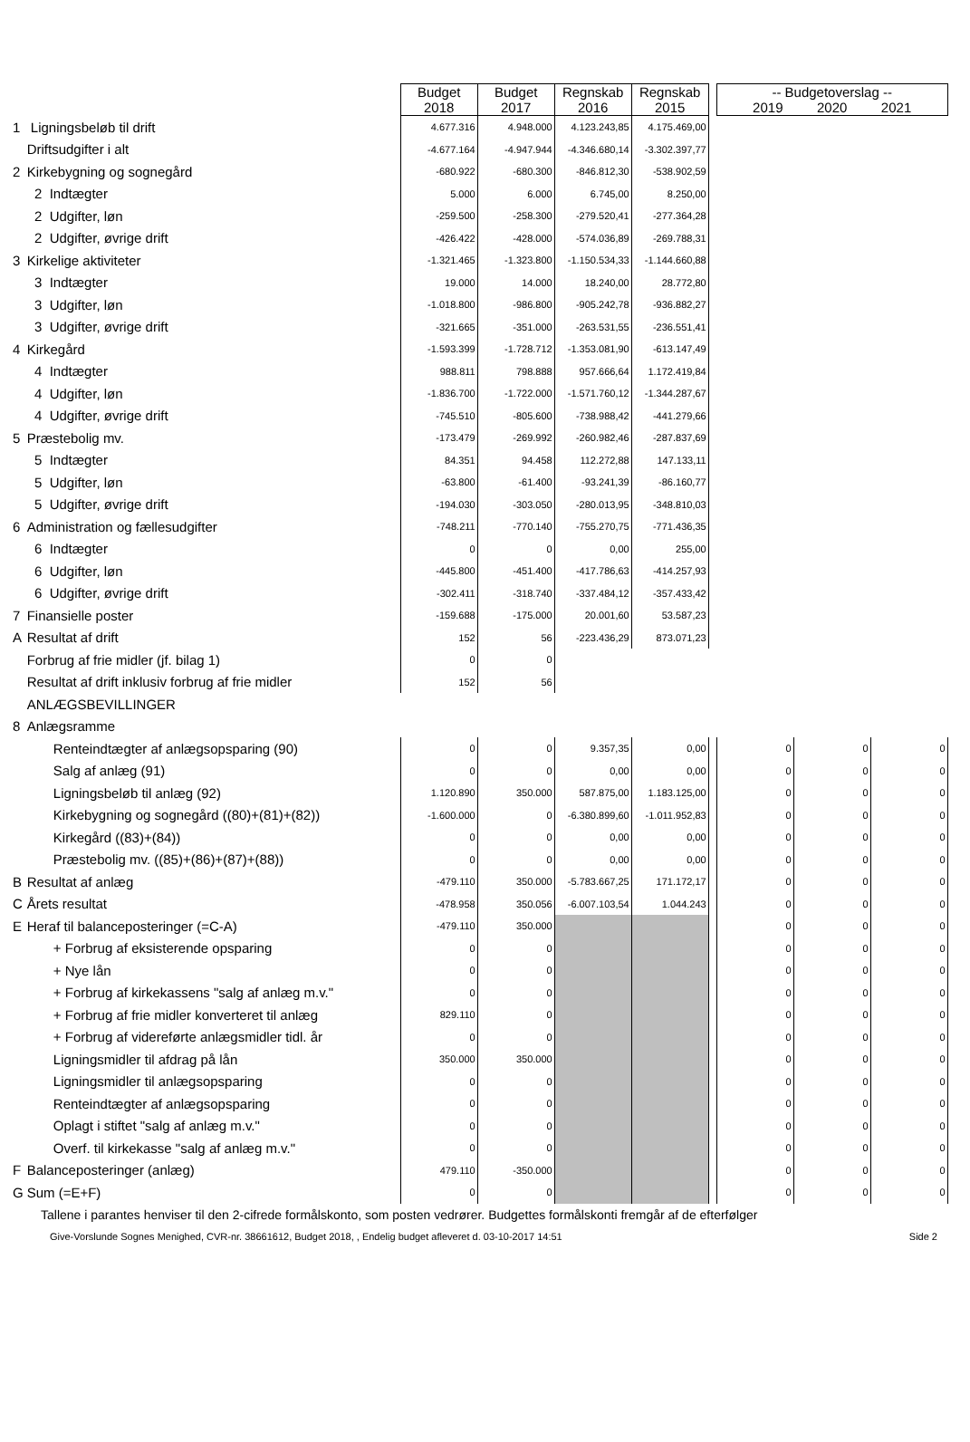| | | Budget 2018 | Budget 2017 | Regnskab 2016 | Regnskab 2015 | | -- Budgetoverslag -- 2019 2020 2021 | | |
| 1 | Ligningsbeløb til drift | 4.677.316 | 4.948.000 | 4.123.243,85 | 4.175.469,00 | | | | |
| | Driftsudgifter i alt | -4.677.164 | -4.947.944 | -4.346.680,14 | -3.302.397,77 | | | | |
| 2 | Kirkebygning og sognegård | -680.922 | -680.300 | -846.812,30 | -538.902,59 | | | | |
| | 2 Indtægter | 5.000 | 6.000 | 6.745,00 | 8.250,00 | | | | |
| | 2 Udgifter, løn | -259.500 | -258.300 | -279.520,41 | -277.364,28 | | | | |
| | 2 Udgifter, øvrige drift | -426.422 | -428.000 | -574.036,89 | -269.788,31 | | | | |
| 3 | Kirkelige aktiviteter | -1.321.465 | -1.323.800 | -1.150.534,33 | -1.144.660,88 | | | | |
| | 3 Indtægter | 19.000 | 14.000 | 18.240,00 | 28.772,80 | | | | |
| | 3 Udgifter, løn | -1.018.800 | -986.800 | -905.242,78 | -936.882,27 | | | | |
| | 3 Udgifter, øvrige drift | -321.665 | -351.000 | -263.531,55 | -236.551,41 | | | | |
| 4 | Kirkegård | -1.593.399 | -1.728.712 | -1.353.081,90 | -613.147,49 | | | | |
| | 4 Indtægter | 988.811 | 798.888 | 957.666,64 | 1.172.419,84 | | | | |
| | 4 Udgifter, løn | -1.836.700 | -1.722.000 | -1.571.760,12 | -1.344.287,67 | | | | |
| | 4 Udgifter, øvrige drift | -745.510 | -805.600 | -738.988,42 | -441.279,66 | | | | |
| 5 | Præstebolig mv. | -173.479 | -269.992 | -260.982,46 | -287.837,69 | | | | |
| | 5 Indtægter | 84.351 | 94.458 | 112.272,88 | 147.133,11 | | | | |
| | 5 Udgifter, løn | -63.800 | -61.400 | -93.241,39 | -86.160,77 | | | | |
| | 5 Udgifter, øvrige drift | -194.030 | -303.050 | -280.013,95 | -348.810,03 | | | | |
| 6 | Administration og fællesudgifter | -748.211 | -770.140 | -755.270,75 | -771.436,35 | | | | |
| | 6 Indtægter | 0 | 0 | 0,00 | 255,00 | | | | |
| | 6 Udgifter, løn | -445.800 | -451.400 | -417.786,63 | -414.257,93 | | | | |
| | 6 Udgifter, øvrige drift | -302.411 | -318.740 | -337.484,12 | -357.433,42 | | | | |
| 7 | Finansielle poster | -159.688 | -175.000 | 20.001,60 | 53.587,23 | | | | |
| A | Resultat af drift | 152 | 56 | -223.436,29 | 873.071,23 | | | | |
| | Forbrug af frie midler (jf. bilag 1) | 0 | 0 | | | | | | |
| | Resultat af drift inklusiv forbrug af frie midler | 152 | 56 | | | | | | |
| | ANLÆGSBEVILLINGER | | | | | | | | |
| 8 | Anlægsramme | | | | | | | | |
| | Renteindtægter af anlægsopsparing (90) | 0 | 0 | 9.357,35 | 0,00 | | 0 | 0 | 0 |
| | Salg af anlæg (91) | 0 | 0 | 0,00 | 0,00 | | 0 | 0 | 0 |
| | Ligningsbeløb til anlæg (92) | 1.120.890 | 350.000 | 587.875,00 | 1.183.125,00 | | 0 | 0 | 0 |
| | Kirkebygning og sognegård ((80)+(81)+(82)) | -1.600.000 | 0 | -6.380.899,60 | -1.011.952,83 | | 0 | 0 | 0 |
| | Kirkegård ((83)+(84)) | 0 | 0 | 0,00 | 0,00 | | 0 | 0 | 0 |
| | Præstebolig mv. ((85)+(86)+(87)+(88)) | 0 | 0 | 0,00 | 0,00 | | 0 | 0 | 0 |
| B | Resultat af anlæg | -479.110 | 350.000 | -5.783.667,25 | 171.172,17 | | 0 | 0 | 0 |
| C | Årets resultat | -478.958 | 350.056 | -6.007.103,54 | 1.044.243 | | 0 | 0 | 0 |
| E | Heraf til balanceposteringer (=C-A) | -479.110 | 350.000 | | | | 0 | 0 | 0 |
| | + Forbrug af eksisterende opsparing | 0 | 0 | | | | 0 | 0 | 0 |
| | + Nye lån | 0 | 0 | | | | 0 | 0 | 0 |
| | + Forbrug af kirkekassens "salg af anlæg m.v." | 0 | 0 | | | | 0 | 0 | 0 |
| | + Forbrug af frie midler konverteret til anlæg | 829.110 | 0 | | | | 0 | 0 | 0 |
| | + Forbrug af videreførte anlægsmidler tidl. år | 0 | 0 | | | | 0 | 0 | 0 |
| | Ligningsmidler til afdrag på lån | 350.000 | 350.000 | | | | 0 | 0 | 0 |
| | Ligningsmidler til anlægsopsparing | 0 | 0 | | | | 0 | 0 | 0 |
| | Renteindtægter af anlægsopsparing | 0 | 0 | | | | 0 | 0 | 0 |
| | Oplagt i stiftet "salg af anlæg m.v." | 0 | 0 | | | | 0 | 0 | 0 |
| | Overf. til kirkekasse "salg af anlæg m.v." | 0 | 0 | | | | 0 | 0 | 0 |
| F | Balanceposteringer (anlæg) | 479.110 | -350.000 | | | | 0 | 0 | 0 |
| G | Sum (=E+F) | 0 | 0 | | | | 0 | 0 | 0 |
Tallene i parantes henviser til den 2-cifrede formålskonto, som posten vedrører. Budgettes formålskonti fremgår af de efterfølger
Give-Vorslunde Sognes Menighed, CVR-nr. 38661612, Budget 2018, , Endelig budget afleveret d. 03-10-2017 14:51 Side 2